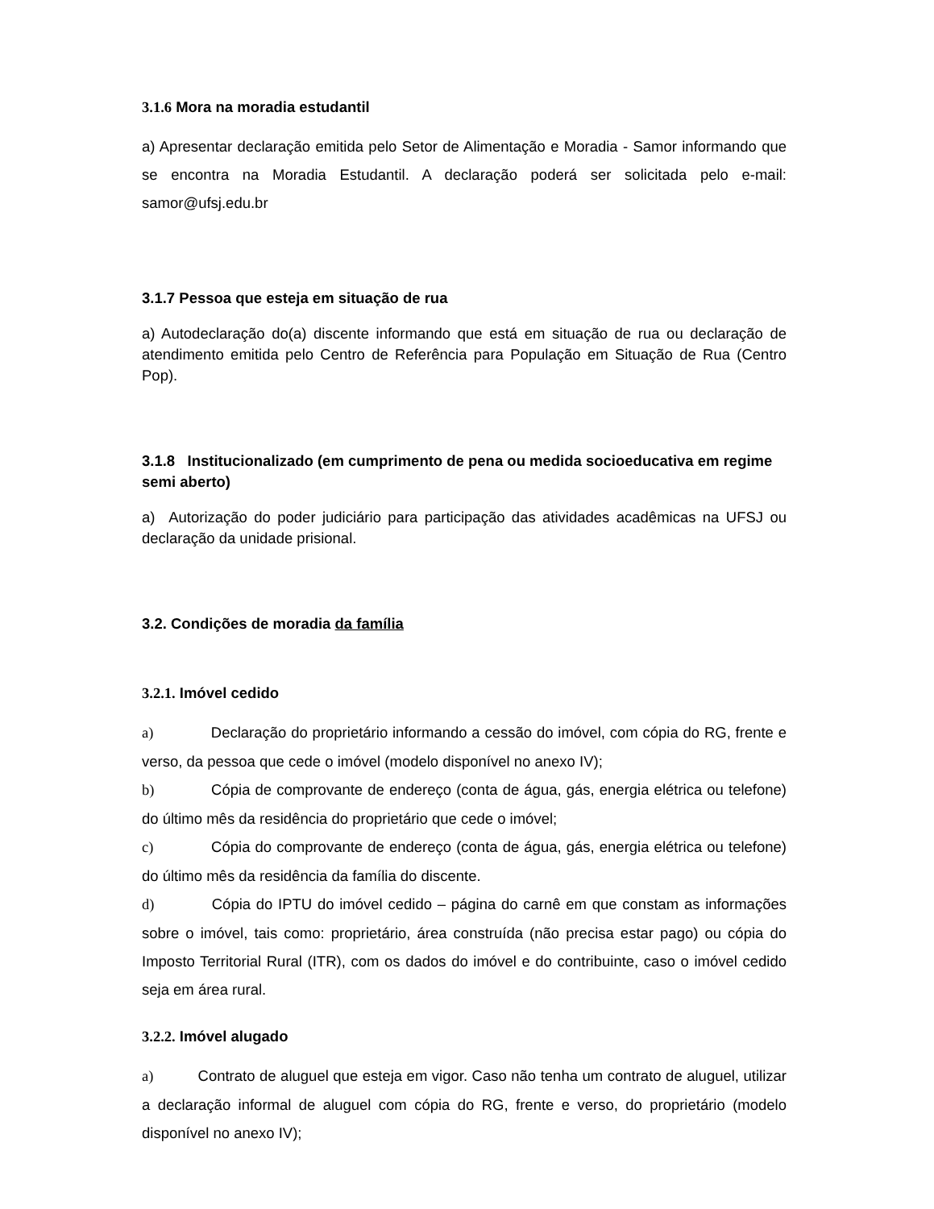3.1.6 Mora na moradia estudantil
a) Apresentar declaração emitida pelo Setor de Alimentação e Moradia - Samor informando que se encontra na Moradia Estudantil. A declaração poderá ser solicitada pelo e-mail: samor@ufsj.edu.br
3.1.7 Pessoa que esteja em situação de rua
a) Autodeclaração do(a) discente informando que está em situação de rua ou declaração de atendimento emitida pelo Centro de Referência para População em Situação de Rua (Centro Pop).
3.1.8 Institucionalizado (em cumprimento de pena ou medida socioeducativa em regime semi aberto)
a) Autorização do poder judiciário para participação das atividades acadêmicas na UFSJ ou declaração da unidade prisional.
3.2. Condições de moradia da família
3.2.1. Imóvel cedido
a) Declaração do proprietário informando a cessão do imóvel, com cópia do RG, frente e verso, da pessoa que cede o imóvel (modelo disponível no anexo IV);
b) Cópia de comprovante de endereço (conta de água, gás, energia elétrica ou telefone) do último mês da residência do proprietário que cede o imóvel;
c) Cópia do comprovante de endereço (conta de água, gás, energia elétrica ou telefone) do último mês da residência da família do discente.
d) Cópia do IPTU do imóvel cedido – página do carnê em que constam as informações sobre o imóvel, tais como: proprietário, área construída (não precisa estar pago) ou cópia do Imposto Territorial Rural (ITR), com os dados do imóvel e do contribuinte, caso o imóvel cedido seja em área rural.
3.2.2. Imóvel alugado
a) Contrato de aluguel que esteja em vigor. Caso não tenha um contrato de aluguel, utilizar a declaração informal de aluguel com cópia do RG, frente e verso, do proprietário (modelo disponível no anexo IV);